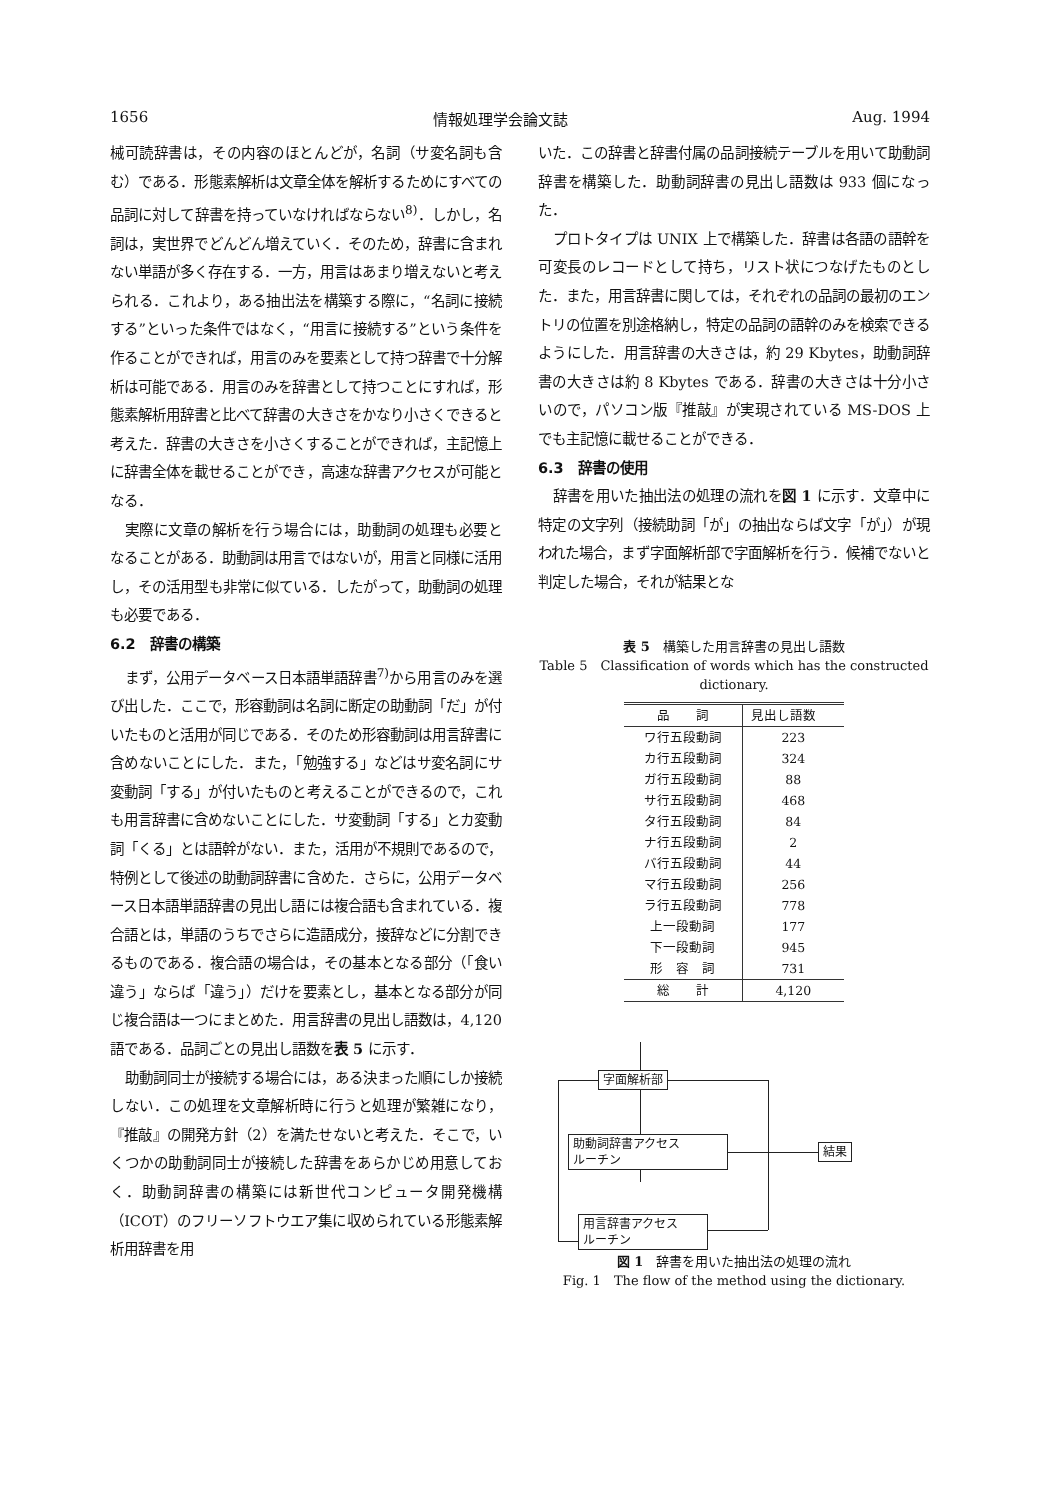1656 情報処理学会論文誌 Aug. 1994
械可読辞書は，その内容のほとんどが，名詞（サ変名詞も含む）である．形態素解析は文章全体を解析するためにすべての品詞に対して辞書を持っていなければならない<sup>8)</sup>．しかし，名詞は，実世界でどんどん増えていく．そのため，辞書に含まれない単語が多く存在する．一方，用言はあまり増えないと考えられる．これより，ある抽出法を構築する際に，“名詞に接続する”といった条件ではなく，“用言に接続する”という条件を作ることができれば，用言のみを要素として持つ辞書で十分解析は可能である．用言のみを辞書として持つことにすれば，形態素解析用辞書と比べて辞書の大きさをかなり小さくできると考えた．辞書の大きさを小さくすることができれば，主記憶上に辞書全体を載せることができ，高速な辞書アクセスが可能となる．
実際に文章の解析を行う場合には，助動詞の処理も必要となることがある．助動詞は用言ではないが，用言と同様に活用し，その活用型も非常に似ている．したがって，助動詞の処理も必要である．
6.2　辞書の構築
まず，公用データベース日本語単語辞書<sup>7)</sup>から用言のみを選び出した．ここで，形容動詞は名詞に断定の助動詞「だ」が付いたものと活用が同じである．そのため形容動詞は用言辞書に含めないことにした．また，「勉強する」などはサ変名詞にサ変動詞「する」が付いたものと考えることができるので，これも用言辞書に含めないことにした．サ変動詞「する」とカ変動詞「くる」とは語幹がない．また，活用が不規則であるので，特例として後述の助動詞辞書に含めた．さらに，公用データベース日本語単語辞書の見出し語には複合語も含まれている．複合語とは，単語のうちでさらに造語成分，接辞などに分割できるものである．複合語の場合は，その基本となる部分（「食い違う」ならば「違う」）だけを要素とし，基本となる部分が同じ複合語は一つにまとめた．用言辞書の見出し語数は，4,120 語である．品詞ごとの見出し語数を表 5 に示す．
助動詞同士が接続する場合には，ある決まった順にしか接続しない．この処理を文章解析時に行うと処理が繁雑になり，『推敲』の開発方針（2）を満たせないと考えた．そこで，いくつかの助動詞同士が接続した辞書をあらかじめ用意しておく．助動詞辞書の構築には新世代コンピュータ開発機構（ICOT）のフリーソフトウエア集に収められている形態素解析用辞書を用
いた．この辞書と辞書付属の品詞接続テーブルを用いて助動詞辞書を構築した．助動詞辞書の見出し語数は 933 個になった．
プロトタイプは UNIX 上で構築した．辞書は各語の語幹を可変長のレコードとして持ち，リスト状につなげたものとした．また，用言辞書に関しては，それぞれの品詞の最初のエントリの位置を別途格納し，特定の品詞の語幹のみを検索できるようにした．用言辞書の大きさは，約 29 Kbytes，助動詞辞書の大きさは約 8 Kbytes である．辞書の大きさは十分小さいので，パソコン版『推敲』が実現されている MS-DOS 上でも主記憶に載せることができる．
6.3　辞書の使用
辞書を用いた抽出法の処理の流れを図 1 に示す．文章中に特定の文字列（接続助詞「が」の抽出ならば文字「が」）が現われた場合，まず字面解析部で字面解析を行う．候補でないと判定した場合，それが結果とな
表 5　構築した用言辞書の見出し語数
Table 5　Classification of words which has the constructed dictionary.
| 品 詞 | 見出し語数 |
| --- | --- |
| ワ行五段動詞 | 223 |
| カ行五段動詞 | 324 |
| ガ行五段動詞 | 88 |
| サ行五段動詞 | 468 |
| タ行五段動詞 | 84 |
| ナ行五段動詞 | 2 |
| バ行五段動詞 | 44 |
| マ行五段動詞 | 256 |
| ラ行五段動詞 | 778 |
| 上一段動詞 | 177 |
| 下一段動詞 | 945 |
| 形 容 詞 | 731 |
| 総 計 | 4,120 |
字面解析部
助動詞辞書アクセス
ルーチン
結果
用言辞書アクセス
ルーチン
図 1　辞書を用いた抽出法の処理の流れ
Fig. 1　The flow of the method using the dictionary.